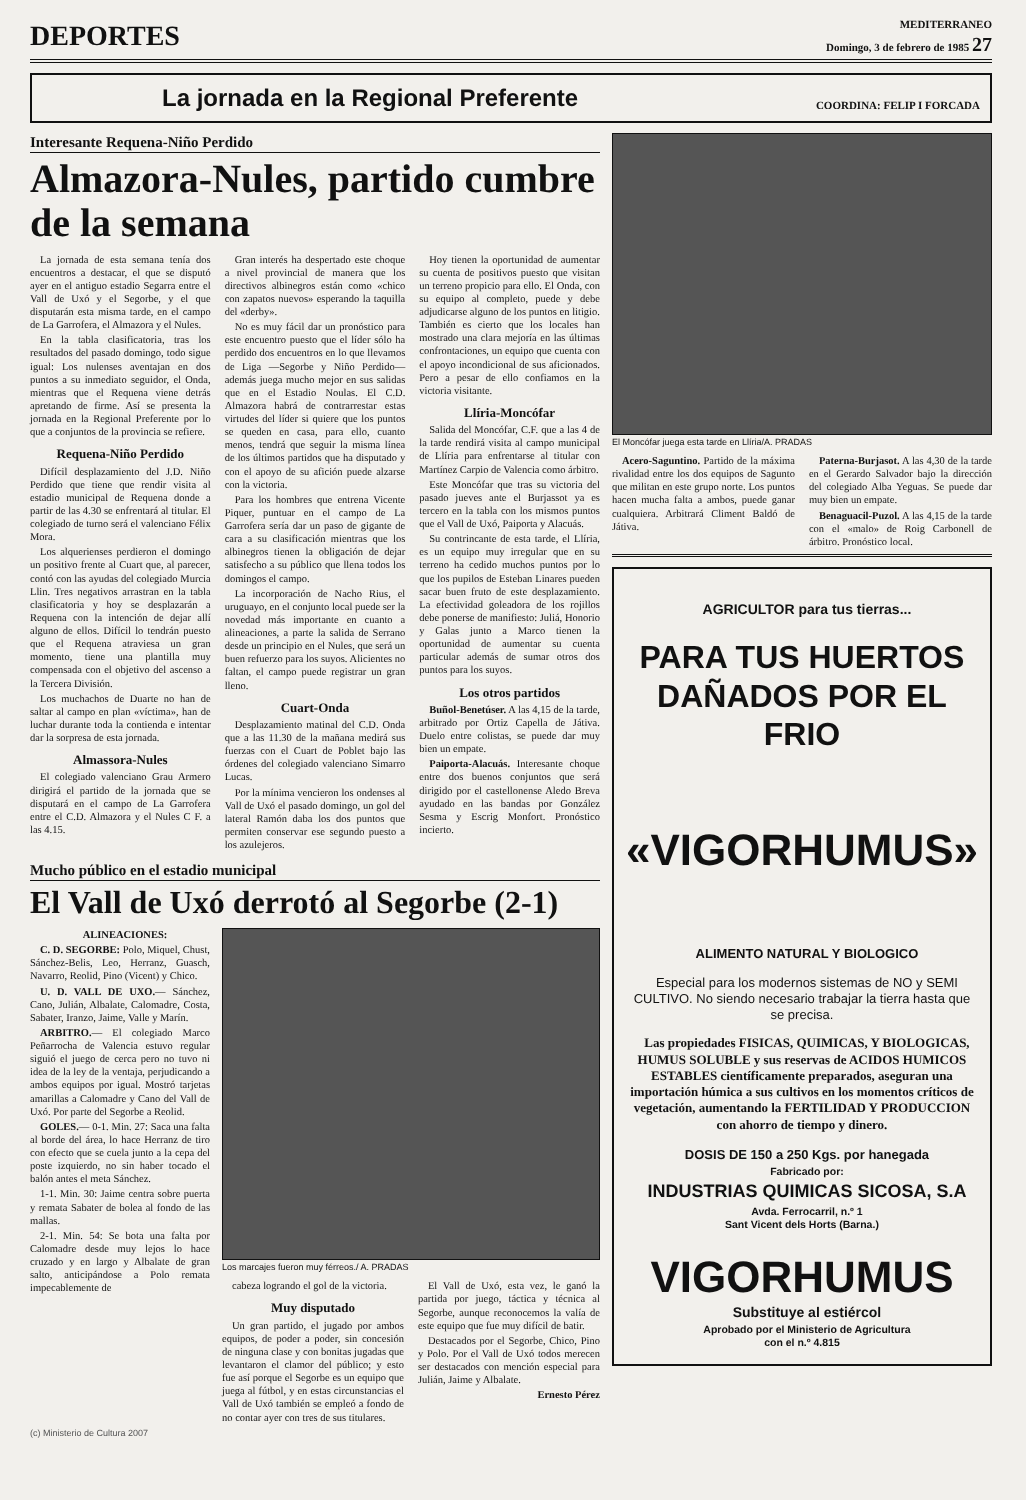DEPORTES
MEDITERRANEO
Domingo, 3 de febrero de 1985 27
La jornada en la Regional Preferente COORDINA: FELIP I FORCADA
Interesante Requena-Niño Perdido
Almazora-Nules, partido cumbre de la semana
La jornada de esta semana tenía dos encuentros a destacar, el que se disputó ayer en el antiguo estadio Segarra entre el Vall de Uxó y el Segorbe, y el que disputarán esta misma tarde, en el campo de La Garrofera, el Almazora y el Nules.
En la tabla clasificatoria, tras los resultados del pasado domingo, todo sigue igual: Los nulenses aventajan en dos puntos a su inmediato seguidor, el Onda, mientras que el Requena viene detrás apretando de firme. Así se presenta la jornada en la Regional Preferente por lo que a conjuntos de la provincia se refiere.
Requena-Niño Perdido
Difícil desplazamiento del J.D. Niño Perdido que tiene que rendir visita al estadio municipal de Requena donde a partir de las 4.30 se enfrentará al titular. El colegiado de turno será el valenciano Félix Mora.
Los alquerienses perdieron el domingo un positivo frente al Cuart que, al parecer, contó con las ayudas del colegiado Murcia Llin. Tres negativos arrastran en la tabla clasificatoria y hoy se desplazarán a Requena con la intención de dejar allí alguno de ellos. Difícil lo tendrán puesto que el Requena atraviesa un gran momento, tiene una plantilla muy compensada con el objetivo del ascenso a la Tercera División.
Los muchachos de Duarte no han de saltar al campo en plan «víctima», han de luchar durante toda la contienda e intentar dar la sorpresa de esta jornada.
Almassora-Nules
El colegiado valenciano Grau Armero dirigirá el partido de la jornada que se disputará en el campo de La Garrofera entre el C.D. Almazora y el Nules C F. a las 4.15.
Gran interés ha despertado este choque a nivel provincial de manera que los directivos albinegros están como «chico con zapatos nuevos» esperando la taquilla del «derby».
No es muy fácil dar un pronóstico para este encuentro puesto que el líder sólo ha perdido dos encuentros en lo que llevamos de Liga —Segorbe y Niño Perdido— además juega mucho mejor en sus salidas que en el Estadio Noulas. El C.D. Almazora habrá de contrarrestar estas virtudes del líder si quiere que los puntos se queden en casa, para ello, cuanto menos, tendrá que seguir la misma línea de los últimos partidos que ha disputado y con el apoyo de su afición puede alzarse con la victoria.
Para los hombres que entrena Vicente Piquer, puntuar en el campo de La Garrofera sería dar un paso de gigante de cara a su clasificación mientras que los albinegros tienen la obligación de dejar satisfecho a su público que llena todos los domingos el campo.
La incorporación de Nacho Rius, el uruguayo, en el conjunto local puede ser la novedad más importante en cuanto a alineaciones, a parte la salida de Serrano desde un principio en el Nules, que será un buen refuerzo para los suyos. Alicientes no faltan, el campo puede registrar un gran lleno.
Cuart-Onda
Desplazamiento matinal del C.D. Onda que a las 11.30 de la mañana medirá sus fuerzas con el Cuart de Poblet bajo las órdenes del colegiado valenciano Simarro Lucas.
Por la mínima vencieron los ondenses al Vall de Uxó el pasado domingo, un gol del lateral Ramón daba los dos puntos que permiten conservar ese segundo puesto a los azulejeros.
Hoy tienen la oportunidad de aumentar su cuenta de positivos puesto que visitan un terreno propicio para ello. El Onda, con su equipo al completo, puede y debe adjudicarse alguno de los puntos en litigio. También es cierto que los locales han mostrado una clara mejoría en las últimas confrontaciones, un equipo que cuenta con el apoyo incondicional de sus aficionados. Pero a pesar de ello confiamos en la victoria visitante.
Llíria-Moncófar
Salida del Moncófar, C.F. que a las 4 de la tarde rendirá visita al campo municipal de Llíria para enfrentarse al titular con Martínez Carpio de Valencia como árbitro.
Este Moncófar que tras su victoria del pasado jueves ante el Burjassot ya es tercero en la tabla con los mismos puntos que el Vall de Uxó, Paiporta y Alacuás.
Su contrincante de esta tarde, el Llíria, es un equipo muy irregular que en su terreno ha cedido muchos puntos por lo que los pupilos de Esteban Linares pueden sacar buen fruto de este desplazamiento. La efectividad goleadora de los rojillos debe ponerse de manifiesto: Juliá, Honorio y Galas junto a Marco tienen la oportunidad de aumentar su cuenta particular además de sumar otros dos puntos para los suyos.
Los otros partidos
Buñol-Benetúser. A las 4,15 de la tarde, arbitrado por Ortiz Capella de Játiva. Duelo entre colistas, se puede dar muy bien un empate.
Paiporta-Alacuás. Interesante choque entre dos buenos conjuntos que será dirigido por el castellonense Aledo Breva ayudado en las bandas por González Sesma y Escrig Monfort. Pronóstico incierto.
Mucho público en el estadio municipal
El Vall de Uxó derrotó al Segorbe (2-1)
ALINEACIONES:
C. D. SEGORBE: Polo, Miquel, Chust, Sánchez-Belis, Leo, Herranz, Guasch, Navarro, Reolid, Pino (Vicent) y Chico.
U. D. VALL DE UXO.— Sánchez, Cano, Julián, Albalate, Calomadre, Costa, Sabater, Iranzo, Jaime, Valle y Marín.
ARBITRO.— El colegiado Marco Peñarrocha de Valencia estuvo regular siguió el juego de cerca pero no tuvo ni idea de la ley de la ventaja, perjudicando a ambos equipos por igual. Mostró tarjetas amarillas a Calomadre y Cano del Vall de Uxó. Por parte del Segorbe a Reolid.
GOLES.— 0-1. Min. 27: Saca una falta al borde del área, lo hace Herranz de tiro con efecto que se cuela junto a la cepa del poste izquierdo, no sin haber tocado el balón antes el meta Sánchez.
1-1. Min. 30: Jaime centra sobre puerta y remata Sabater de bolea al fondo de las mallas.
2-1. Min. 54: Se bota una falta por Calomadre desde muy lejos lo hace cruzado y en largo y Albalate de gran salto, anticipándose a Polo remata impecablemente de
Los marcajes fueron muy férreos./ A. PRADAS
cabeza logrando el gol de la victoria.
Muy disputado
Un gran partido, el jugado por ambos equipos, de poder a poder, sin concesión de ninguna clase y con bonitas jugadas que levantaron el clamor del público; y esto fue así porque el Segorbe es un equipo que juega al fútbol, y en estas circunstancias el Vall de Uxó también se empleó a fondo de no contar ayer con tres de sus titulares.
El Vall de Uxó, esta vez, le ganó la partida por juego, táctica y técnica al Segorbe, aunque reconocemos la valía de este equipo que fue muy difícil de batir.
Destacados por el Segorbe, Chico, Pino y Polo. Por el Vall de Uxó todos merecen ser destacados con mención especial para Julián, Jaime y Albalate.
Ernesto Pérez
El Moncófar juega esta tarde en Llíria/A. PRADAS
Acero-Saguntino. Partido de la máxima rivalidad entre los dos equipos de Sagunto que militan en este grupo norte. Los puntos hacen mucha falta a ambos, puede ganar cualquiera. Arbitrará Climent Baldó de Játiva.
Paterna-Burjasot. A las 4,30 de la tarde en el Gerardo Salvador bajo la dirección del colegiado Alba Yeguas. Se puede dar muy bien un empate.
Benaguacil-Puzol. A las 4,15 de la tarde con el «malo» de Roig Carbonell de árbitro. Pronóstico local.
AGRICULTOR para tus tierras...
PARA TUS HUERTOS
DAÑADOS POR EL FRIO
«VIGORHUMUS»
ALIMENTO NATURAL Y BIOLOGICO
Especial para los modernos sistemas de NO y SEMI CULTIVO. No siendo necesario trabajar la tierra hasta que se precisa.
Las propiedades FISICAS, QUIMICAS, Y BIOLOGICAS, HUMUS SOLUBLE y sus reservas de ACIDOS HUMICOS ESTABLES científicamente preparados, aseguran una importación húmica a sus cultivos en los momentos críticos de vegetación, aumentando la FERTILIDAD Y PRODUCCION con ahorro de tiempo y dinero.
DOSIS DE 150 a 250 Kgs. por hanegada
Fabricado por:
INDUSTRIAS QUIMICAS SICOSA, S.A
Avda. Ferrocarril, n.º 1
Sant Vicent dels Horts (Barna.)
VIGORHUMUS
Substituye al estiércol
Aprobado por el Ministerio de Agricultura
con el n.º 4.815
(c) Ministerio de Cultura 2007